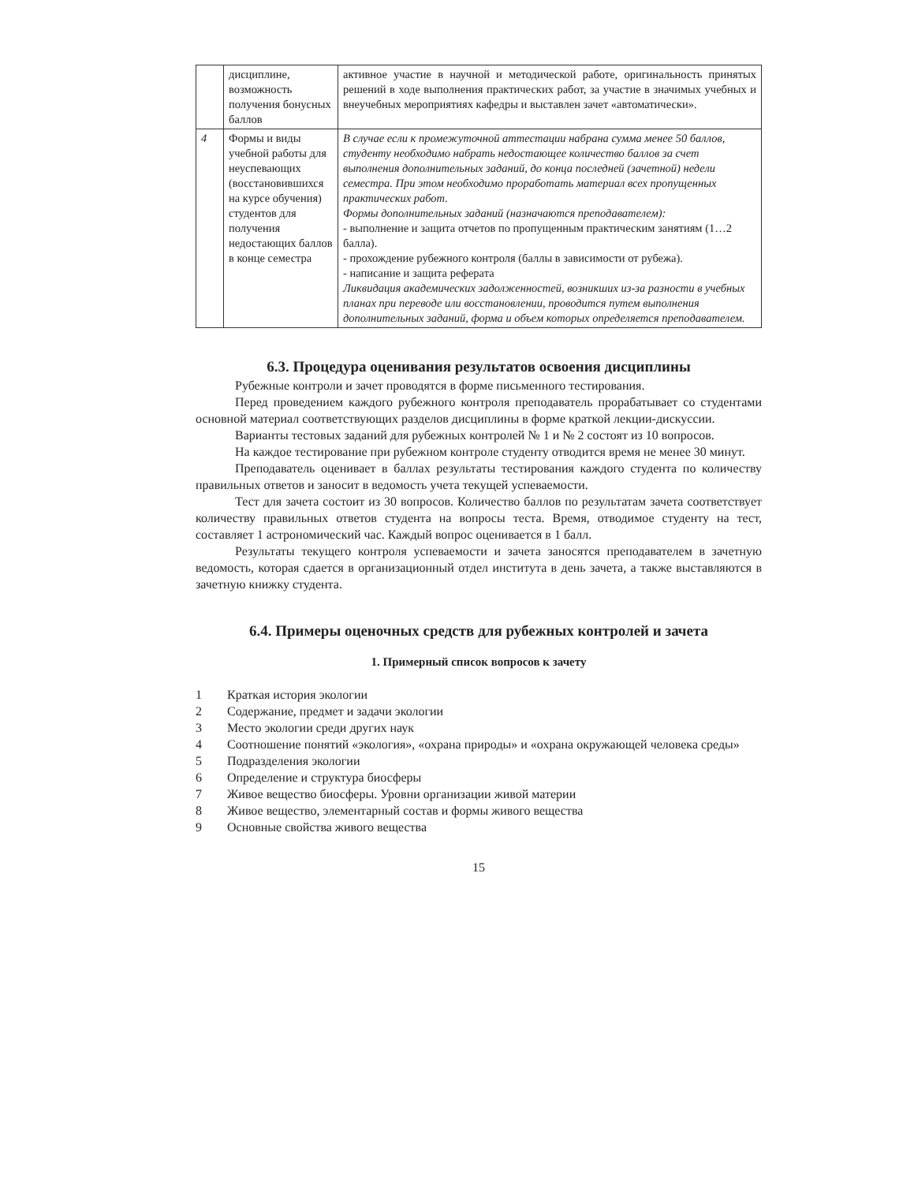| | дисциплине, возможность получения бонусных баллов | активное участие в научной и методической работе, оригинальность принятых решений в ходе выполнения практических работ, за участие в значимых учебных и внеучебных мероприятиях кафедры и выставлен зачет «автоматически». |
| 4 | Формы и виды учебной работы для неуспевающих (восстановившихся на курсе обучения) студентов для получения недостающих баллов в конце семестра | В случае если к промежуточной аттестации набрана сумма менее 50 баллов, студенту необходимо набрать недостающее количество баллов за счет выполнения дополнительных заданий, до конца последней (зачетной) недели семестра. При этом необходимо проработать материал всех пропущенных практических работ. Формы дополнительных заданий (назначаются преподавателем): - выполнение и защита отчетов по пропущенным практическим занятиям (1…2 балла). - прохождение рубежного контроля (баллы в зависимости от рубежа). - написание и защита реферата Ликвидация академических задолженностей, возникших из-за разности в учебных планах при переводе или восстановлении, проводится путем выполнения дополнительных заданий, форма и объем которых определяется преподавателем. |
6.3. Процедура оценивания результатов освоения дисциплины
Рубежные контроли и зачет проводятся в форме письменного тестирования.
Перед проведением каждого рубежного контроля преподаватель прорабатывает со студентами основной материал соответствующих разделов дисциплины в форме краткой лекции-дискуссии.
Варианты тестовых заданий для рубежных контролей № 1 и № 2 состоят из 10 вопросов.
На каждое тестирование при рубежном контроле студенту отводится время не менее 30 минут.
Преподаватель оценивает в баллах результаты тестирования каждого студента по количеству правильных ответов и заносит в ведомость учета текущей успеваемости.
Тест для зачета состоит из 30 вопросов. Количество баллов по результатам зачета соответствует количеству правильных ответов студента на вопросы теста. Время, отводимое студенту на тест, составляет 1 астрономический час. Каждый вопрос оценивается в 1 балл.
Результаты текущего контроля успеваемости и зачета заносятся преподавателем в зачетную ведомость, которая сдается в организационный отдел института в день зачета, а также выставляются в зачетную книжку студента.
6.4. Примеры оценочных средств для рубежных контролей и зачета
1. Примерный список вопросов к зачету
1 Краткая история экологии
2 Содержание, предмет и задачи экологии
3 Место экологии среди других наук
4 Соотношение понятий «экология», «охрана природы» и «охрана окружающей человека среды»
5 Подразделения экологии
6 Определение и структура биосферы
7 Живое вещество биосферы. Уровни организации живой материи
8 Живое вещество, элементарный состав и формы живого вещества
9 Основные свойства живого вещества
15